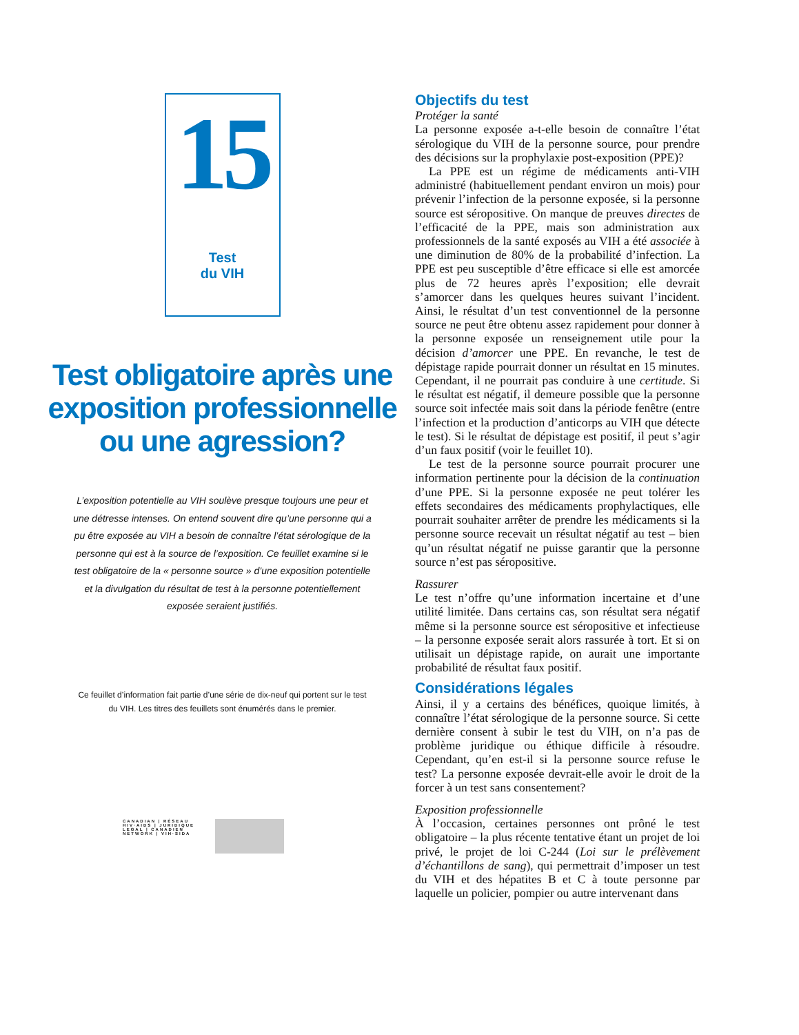15
Test
du VIH
Test obligatoire après une exposition professionnelle ou une agression?
L’exposition potentielle au VIH soulève presque toujours une peur et une détresse intenses. On entend souvent dire qu’une personne qui a pu être exposée au VIH a besoin de connaître l’état sérologique de la personne qui est à la source de l’exposition. Ce feuillet examine si le test obligatoire de la « personne source » d’une exposition potentielle et la divulgation du résultat de test à la personne potentiellement exposée seraient justifiés.
Ce feuillet d’information fait partie d’une série de dix-neuf qui portent sur le test du VIH. Les titres des feuillets sont énumérés dans le premier.
CANADIAN | RÉSEAU
HIV·AIDS | JURIDIQUE
LEGAL | CANADIEN
NETWORK | VIH·SIDA
Objectifs du test
Protéger la santé
La personne exposée a-t-elle besoin de connaître l’état sérologique du VIH de la personne source, pour prendre des décisions sur la prophylaxie post-exposition (PPE)?
La PPE est un régime de médicaments anti-VIH administré (habituellement pendant environ un mois) pour prévenir l’infection de la personne exposée, si la personne source est séropositive. On manque de preuves directes de l’efficacité de la PPE, mais son administration aux professionnels de la santé exposés au VIH a été associée à une diminution de 80% de la probabilité d’infection. La PPE est peu susceptible d’être efficace si elle est amorcée plus de 72 heures après l’exposition; elle devrait s’amorcer dans les quelques heures suivant l’incident. Ainsi, le résultat d’un test conventionnel de la personne source ne peut être obtenu assez rapidement pour donner à la personne exposée un renseignement utile pour la décision d’amorcer une PPE. En revanche, le test de dépistage rapide pourrait donner un résultat en 15 minutes. Cependant, il ne pourrait pas conduire à une certitude. Si le résultat est négatif, il demeure possible que la personne source soit infectée mais soit dans la période fenêtre (entre l’infection et la production d’anticorps au VIH que détecte le test). Si le résultat de dépistage est positif, il peut s’agir d’un faux positif (voir le feuillet 10).
Le test de la personne source pourrait procurer une information pertinente pour la décision de la continuation d’une PPE. Si la personne exposée ne peut tolérer les effets secondaires des médicaments prophylactiques, elle pourrait souhaiter arrêter de prendre les médicaments si la personne source recevait un résultat négatif au test – bien qu’un résultat négatif ne puisse garantir que la personne source n’est pas séropositive.
Rassurer
Le test n’offre qu’une information incertaine et d’une utilité limitée. Dans certains cas, son résultat sera négatif même si la personne source est séropositive et infectieuse – la personne exposée serait alors rassurée à tort. Et si on utilisait un dépistage rapide, on aurait une importante probabilité de résultat faux positif.
Considérations légales
Ainsi, il y a certains des bénéfices, quoique limités, à connaître l’état sérologique de la personne source. Si cette dernière consent à subir le test du VIH, on n’a pas de problème juridique ou éthique difficile à résoudre. Cependant, qu’en est-il si la personne source refuse le test? La personne exposée devrait-elle avoir le droit de la forcer à un test sans consentement?
Exposition professionnelle
À l’occasion, certaines personnes ont prôné le test obligatoire – la plus récente tentative étant un projet de loi privé, le projet de loi C-244 (Loi sur le prélèvement d’échantillons de sang), qui permettrait d’imposer un test du VIH et des hépatites B et C à toute personne par laquelle un policier, pompier ou autre intervenant dans